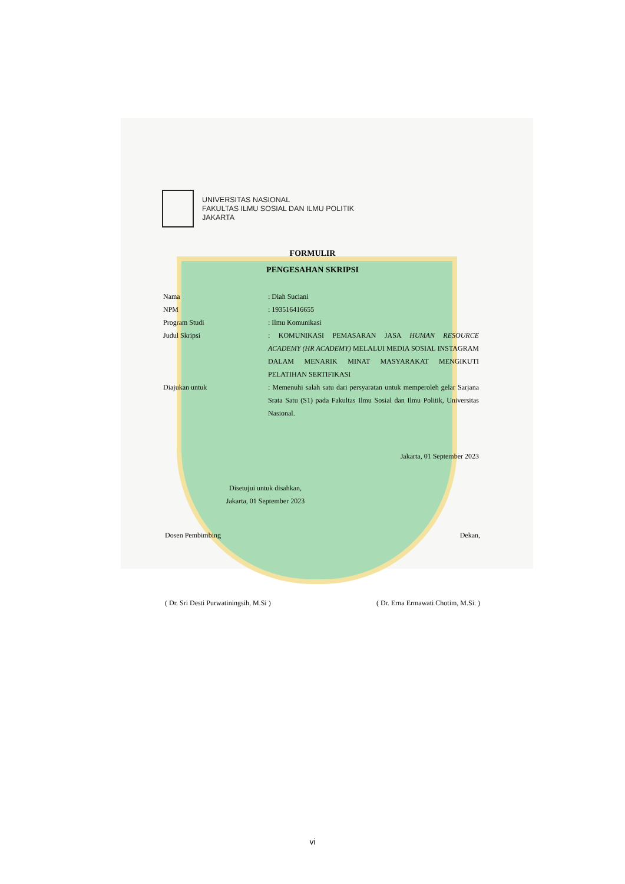UNIVERSITAS NASIONAL
FAKULTAS ILMU SOSIAL DAN ILMU POLITIK
JAKARTA
FORMULIR
PENGESAHAN SKRIPSI
Nama : Diah Suciani
NPM : 193516416655
Program Studi : Ilmu Komunikasi
Judul Skripsi : KOMUNIKASI PEMASARAN JASA HUMAN RESOURCE ACADEMY (HR ACADEMY) MELALUI MEDIA SOSIAL INSTAGRAM DALAM MENARIK MINAT MASYARAKAT MENGIKUTI PELATIHAN SERTIFIKASI
Diajukan untuk : Memenuhi salah satu dari persyaratan untuk memperoleh gelar Sarjana Srata Satu (S1) pada Fakultas Ilmu Sosial dan Ilmu Politik, Universitas Nasional.
Jakarta, 01 September 2023
Disetujui untuk disahkan,
Jakarta, 01 September 2023
Dosen Pembimbing Dekan,
( Dr. Sri Desti Purwatiningsih, M.Si ) ( Dr. Erna Ermawati Chotim, M.Si. )
vi